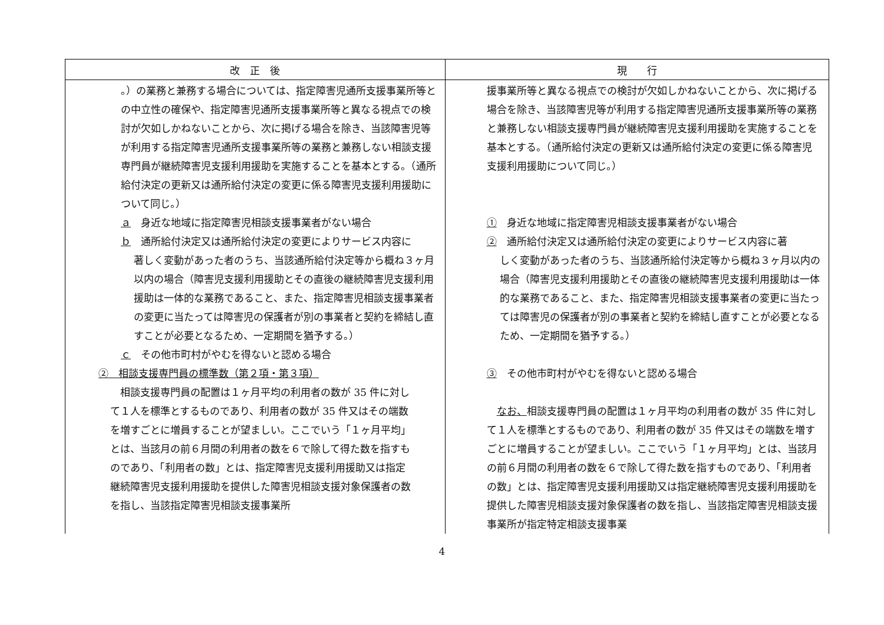| 改 正 後 | 現 行 |
| --- | --- |
| 。）の業務と兼務する場合については、指定障害児通所支援事業所等との中立性の確保や、指定障害児通所支援事業所等と異なる視点での検討が欠如しかねないことから、次に掲げる場合を除き、当該障害児等が利用する指定障害児通所支援事業所等の業務と兼務しない相談支援専門員が継続障害児支援利用援助を実施することを基本とする。（通所給付決定の更新又は通所給付決定の変更に係る障害児支援利用援助について同じ。） ａ 身近な地域に指定障害児相談支援事業者がない場合 ｂ 通所給付決定又は通所給付決定の変更によりサービス内容に 著しく変動があった者のうち、当該通所給付決定等から概ね３ヶ月以内の場合（障害児支援利用援助とその直後の継続障害児支援利用援助は一体的な業務であること、また、指定障害児相談支援事業者の変更に当たっては障害児の保護者が別の事業者と契約を締結し直すことが必要となるため、一定期間を猶予する。） ｃ その他市町村がやむを得ないと認める場合 ② 相談支援専門員の標準数（第２項・第３項） 相談支援専門員の配置は１ヶ月平均の利用者の数が 35 件に対して１人を標準とするものであり、利用者の数が 35 件又はその端数を増すごとに増員することが望ましい。ここでいう「１ヶ月平均」とは、当該月の前６月間の利用者の数を６で除して得た数を指すものであり、「利用者の数」とは、指定障害児支援利用援助又は指定継続障害児支援利用援助を提供した障害児相談支援対象保護者の数を指し、当該指定障害児相談支援事業所 | 援事業所等と異なる視点での検討が欠如しかねないことから、次に掲げる場合を除き、当該障害児等が利用する指定障害児通所支援事業所等の業務と兼務しない相談支援専門員が継続障害児支援利用援助を実施することを基本とする。（通所給付決定の更新又は通所給付決定の変更に係る障害児支援利用援助について同じ。） ① 身近な地域に指定障害児相談支援事業者がない場合 ② 通所給付決定又は通所給付決定の変更によりサービス内容に著 しく変動があった者のうち、当該通所給付決定等から概ね３ヶ月以内の場合（障害児支援利用援助とその直後の継続障害児支援利用援助は一体的な業務であること、また、指定障害児相談支援事業者の変更に当たっては障害児の保護者が別の事業者と契約を締結し直すことが必要となるため、一定期間を猶予する。） ③ その他市町村がやむを得ないと認める場合 なお、 相談支援専門員の配置は１ヶ月平均の利用者の数が 35 件に対して１人を標準とするものであり、利用者の数が 35 件又はその端数を増すごとに増員することが望ましい。ここでいう「１ヶ月平均」とは、当該月の前６月間の利用者の数を６で除して得た数を指すものであり、「利用者の数」とは、指定障害児支援利用援助又は指定継続障害児支援利用援助を提供した障害児相談支援対象保護者の数を指し、当該指定障害児相談支援事業所が指定特定相談支援事業 |
4